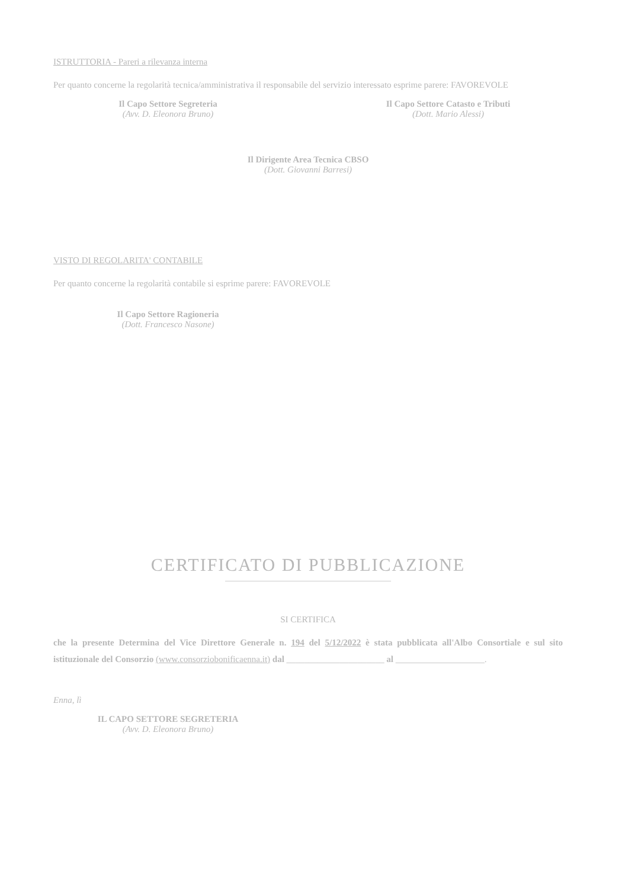ISTRUTTORIA - Pareri a rilevanza interna
Per quanto concerne la regolarità tecnica/amministrativa il responsabile del servizio interessato esprime parere: FAVOREVOLE
Il Capo Settore Segreteria
(Avv. D. Eleonora Bruno)
Il Capo Settore Catasto e Tributi
(Dott. Mario Alessi)
Il Dirigente Area Tecnica CBSO
(Dott. Giovanni Barresi)
VISTO DI REGOLARITA' CONTABILE
Per quanto concerne la regolarità contabile si esprime parere: FAVOREVOLE
Il Capo Settore Ragioneria
(Dott. Francesco Nasone)
CERTIFICATO DI PUBBLICAZIONE
SI CERTIFICA
che la presente Determina del Vice Direttore Generale n. 194 del 5/12/2022 è stata pubblicata all'Albo Consortiale e sul sito istituzionale del Consorzio (www.consorziobonificaenna.it) dal ______________________ al ____________________.
Enna, lì
IL CAPO SETTORE SEGRETERIA
(Avv. D. Eleonora Bruno)